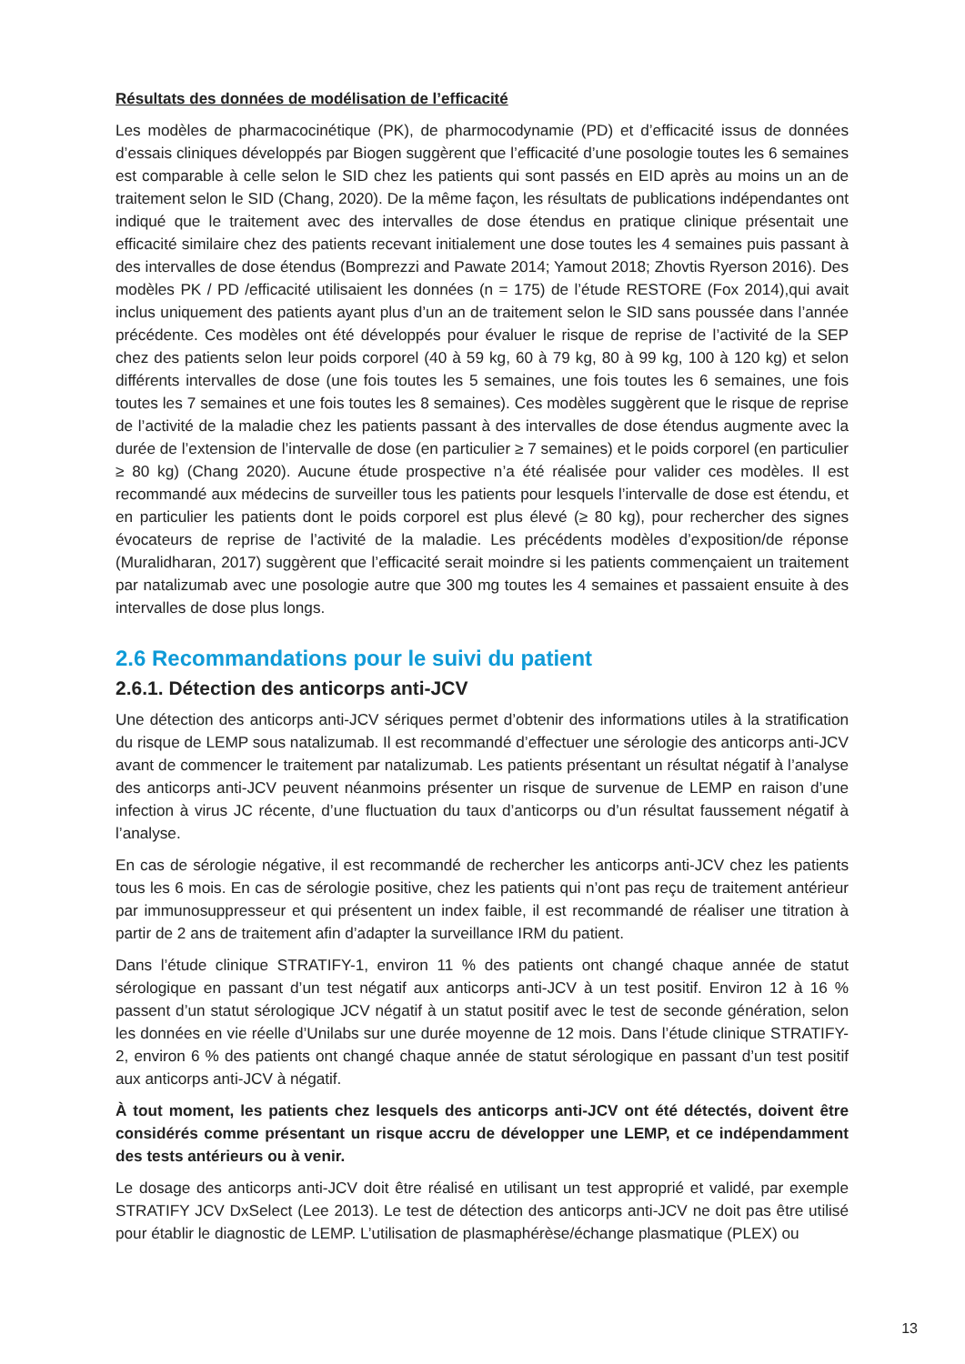Résultats des données de modélisation de l’efficacité
Les modèles de pharmacocinétique (PK), de pharmocodynamie (PD) et d’efficacité issus de données d’essais cliniques développés par Biogen suggèrent que l’efficacité d’une posologie toutes les 6 semaines est comparable à celle selon le SID chez les patients qui sont passés en EID après au moins un an de traitement selon le SID (Chang, 2020). De la même façon, les résultats de publications indépendantes ont indiqué que le traitement avec des intervalles de dose étendus en pratique clinique présentait une efficacité similaire chez des patients recevant initialement une dose toutes les 4 semaines puis passant à des intervalles de dose étendus (Bomprezzi and Pawate 2014; Yamout 2018; Zhovtis Ryerson 2016). Des modèles PK / PD /efficacité utilisaient les données (n = 175) de l’étude RESTORE (Fox 2014),qui avait inclus uniquement des patients ayant plus d’un an de traitement selon le SID sans poussée dans l’année précédente. Ces modèles ont été développés pour évaluer le risque de reprise de l’activité de la SEP chez des patients selon leur poids corporel (40 à 59 kg, 60 à 79 kg, 80 à 99 kg, 100 à 120 kg) et selon différents intervalles de dose (une fois toutes les 5 semaines, une fois toutes les 6 semaines, une fois toutes les 7 semaines et une fois toutes les 8 semaines). Ces modèles suggèrent que le risque de reprise de l’activité de la maladie chez les patients passant à des intervalles de dose étendus augmente avec la durée de l’extension de l’intervalle de dose (en particulier ≥ 7 semaines) et le poids corporel (en particulier ≥ 80 kg) (Chang 2020). Aucune étude prospective n’a été réalisée pour valider ces modèles. Il est recommandé aux médecins de surveiller tous les patients pour lesquels l’intervalle de dose est étendu, et en particulier les patients dont le poids corporel est plus élevé (≥ 80 kg), pour rechercher des signes évocateurs de reprise de l’activité de la maladie. Les précédents modèles d’exposition/de réponse (Muralidharan, 2017) suggèrent que l’efficacité serait moindre si les patients commençaient un traitement par natalizumab avec une posologie autre que 300 mg toutes les 4 semaines et passaient ensuite à des intervalles de dose plus longs.
2.6 Recommandations pour le suivi du patient
2.6.1. Détection des anticorps anti-JCV
Une détection des anticorps anti-JCV sériques permet d’obtenir des informations utiles à la stratification du risque de LEMP sous natalizumab. Il est recommandé d’effectuer une sérologie des anticorps anti-JCV avant de commencer le traitement par natalizumab. Les patients présentant un résultat négatif à l’analyse des anticorps anti-JCV peuvent néanmoins présenter un risque de survenue de LEMP en raison d’une infection à virus JC récente, d’une fluctuation du taux d’anticorps ou d’un résultat faussement négatif à l’analyse.
En cas de sérologie négative, il est recommandé de rechercher les anticorps anti-JCV chez les patients tous les 6 mois. En cas de sérologie positive, chez les patients qui n’ont pas reçu de traitement antérieur par immunosuppresseur et qui présentent un index faible, il est recommandé de réaliser une titration à partir de 2 ans de traitement afin d’adapter la surveillance IRM du patient.
Dans l’étude clinique STRATIFY-1, environ 11 % des patients ont changé chaque année de statut sérologique en passant d’un test négatif aux anticorps anti-JCV à un test positif. Environ 12 à 16 % passent d’un statut sérologique JCV négatif à un statut positif avec le test de seconde génération, selon les données en vie réelle d’Unilabs sur une durée moyenne de 12 mois. Dans l’étude clinique STRATIFY-2, environ 6 % des patients ont changé chaque année de statut sérologique en passant d’un test positif aux anticorps anti-JCV à négatif.
À tout moment, les patients chez lesquels des anticorps anti-JCV ont été détectés, doivent être considérés comme présentant un risque accru de développer une LEMP, et ce indépendamment des tests antérieurs ou à venir.
Le dosage des anticorps anti-JCV doit être réalisé en utilisant un test approprié et validé, par exemple STRATIFY JCV DxSelect (Lee 2013). Le test de détection des anticorps anti-JCV ne doit pas être utilisé pour établir le diagnostic de LEMP. L’utilisation de plasmaphérèse/échange plasmatique (PLEX) ou
13